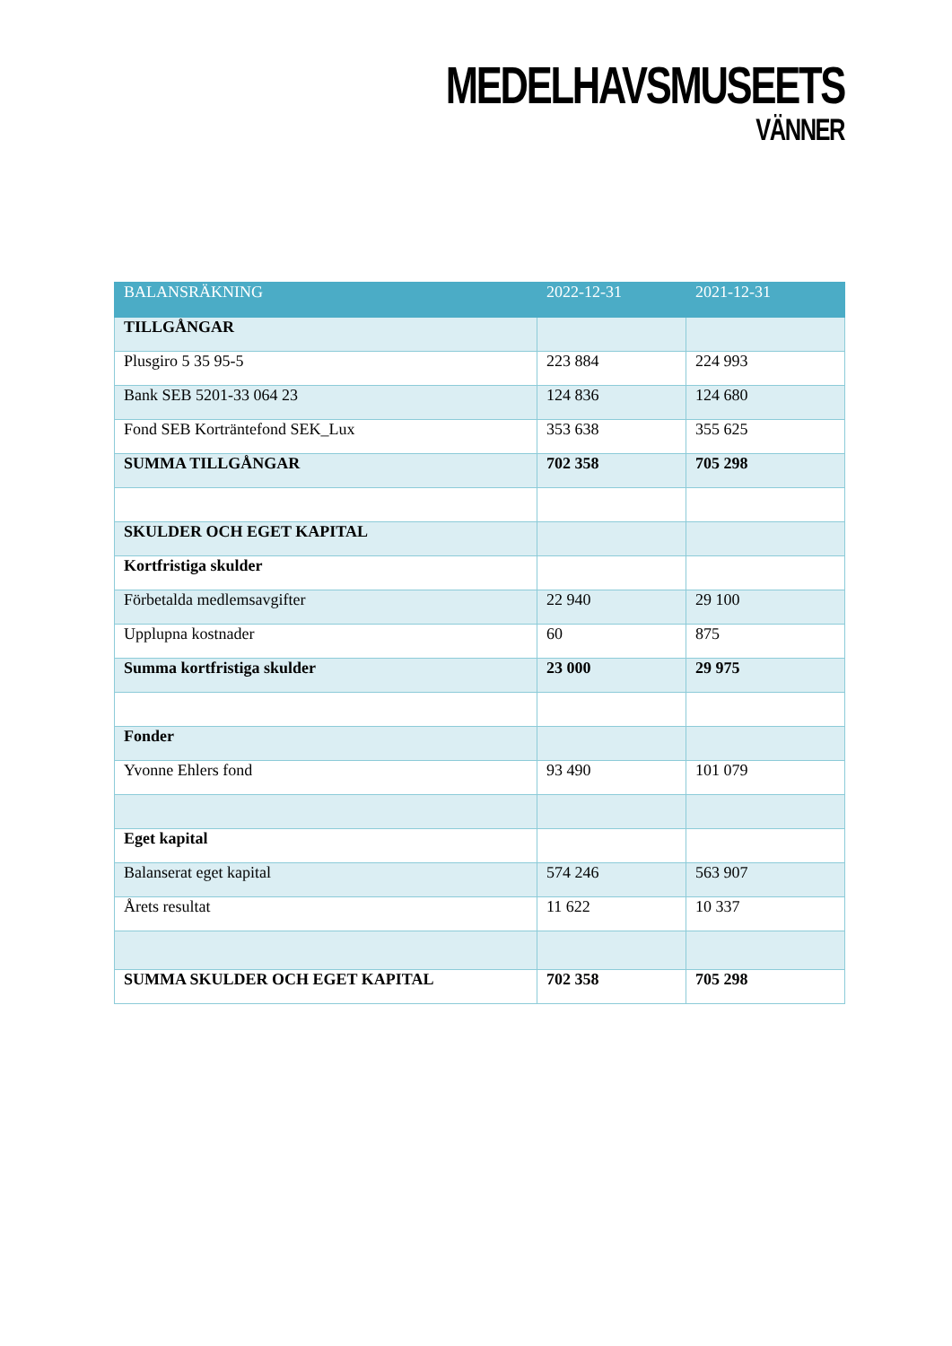MEDELHAVSMUSEETS
VÄNNER
| BALANSRÄKNING | 2022-12-31 | 2021-12-31 |
| --- | --- | --- |
| TILLGÅNGAR | | |
| Plusgiro 5 35 95-5 | 223 884 | 224 993 |
| Bank SEB 5201-33 064 23 | 124 836 | 124 680 |
| Fond SEB Korträntefond SEK_Lux | 353 638 | 355 625 |
| SUMMA TILLGÅNGAR | 702 358 | 705 298 |
| SKULDER OCH EGET KAPITAL | | |
| Kortfristiga skulder | | |
| Förbetalda medlemsavgifter | 22 940 | 29 100 |
| Upplupna kostnader | 60 | 875 |
| Summa kortfristiga skulder | 23 000 | 29 975 |
| Fonder | | |
| Yvonne Ehlers fond | 93 490 | 101 079 |
| Eget kapital | | |
| Balanserat eget kapital | 574 246 | 563 907 |
| Årets resultat | 11 622 | 10 337 |
| SUMMA SKULDER OCH EGET KAPITAL | 702 358 | 705 298 |